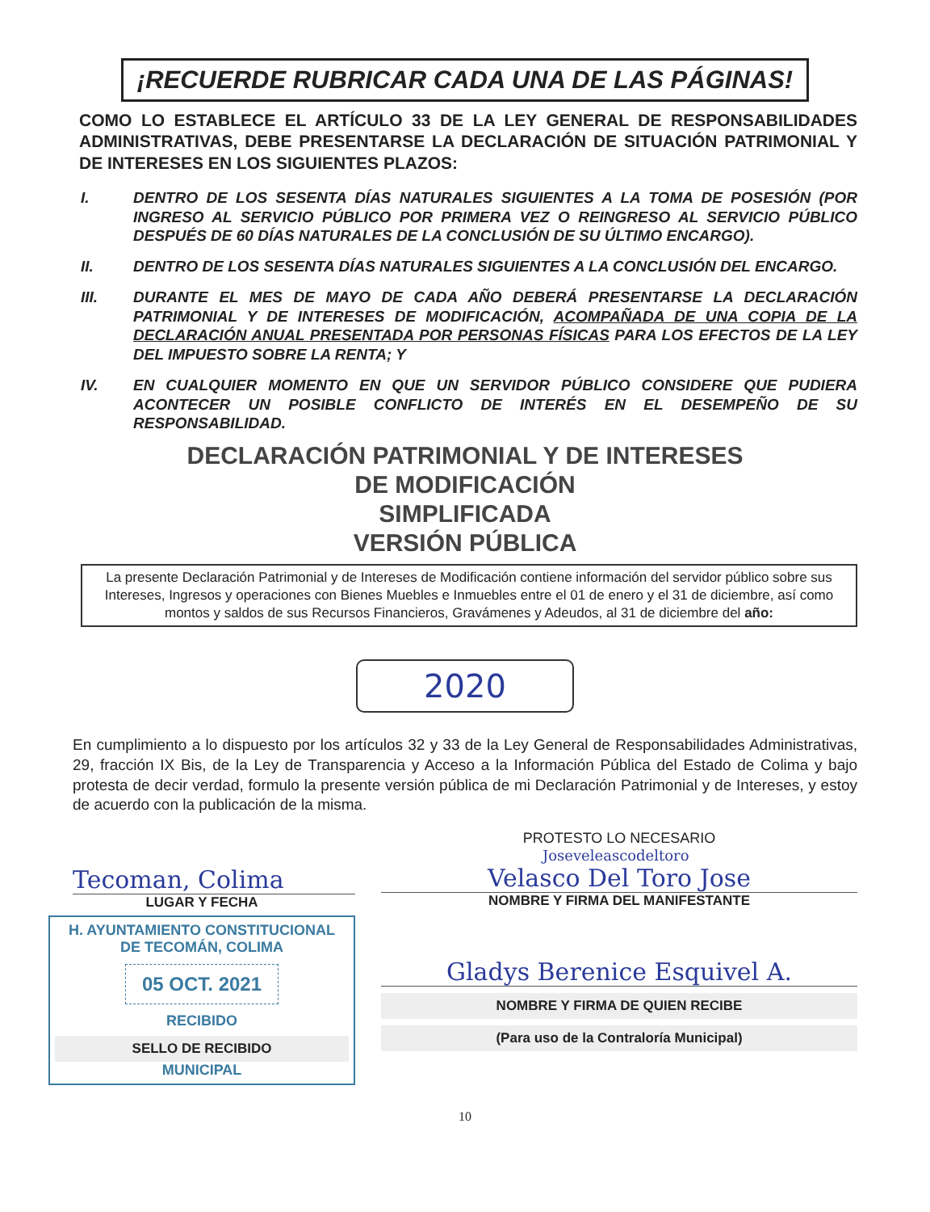¡RECUERDE RUBRICAR CADA UNA DE LAS PÁGINAS!
COMO LO ESTABLECE EL ARTÍCULO 33 DE LA LEY GENERAL DE RESPONSABILIDADES ADMINISTRATIVAS, DEBE PRESENTARSE LA DECLARACIÓN DE SITUACIÓN PATRIMONIAL Y DE INTERESES EN LOS SIGUIENTES PLAZOS:
I. DENTRO DE LOS SESENTA DÍAS NATURALES SIGUIENTES A LA TOMA DE POSESIÓN (POR INGRESO AL SERVICIO PÚBLICO POR PRIMERA VEZ O REINGRESO AL SERVICIO PÚBLICO DESPUÉS DE 60 DÍAS NATURALES DE LA CONCLUSIÓN DE SU ÚLTIMO ENCARGO).
II. DENTRO DE LOS SESENTA DÍAS NATURALES SIGUIENTES A LA CONCLUSIÓN DEL ENCARGO.
III. DURANTE EL MES DE MAYO DE CADA AÑO DEBERÁ PRESENTARSE LA DECLARACIÓN PATRIMONIAL Y DE INTERESES DE MODIFICACIÓN, ACOMPAÑADA DE UNA COPIA DE LA DECLARACIÓN ANUAL PRESENTADA POR PERSONAS FÍSICAS PARA LOS EFECTOS DE LA LEY DEL IMPUESTO SOBRE LA RENTA; Y
IV. EN CUALQUIER MOMENTO EN QUE UN SERVIDOR PÚBLICO CONSIDERE QUE PUDIERA ACONTECER UN POSIBLE CONFLICTO DE INTERÉS EN EL DESEMPEÑO DE SU RESPONSABILIDAD.
DECLARACIÓN PATRIMONIAL Y DE INTERESES
DE MODIFICACIÓN
SIMPLIFICADA
VERSIÓN PÚBLICA
La presente Declaración Patrimonial y de Intereses de Modificación contiene información del servidor público sobre sus Intereses, Ingresos y operaciones con Bienes Muebles e Inmuebles entre el 01 de enero y el 31 de diciembre, así como montos y saldos de sus Recursos Financieros, Gravámenes y Adeudos, al 31 de diciembre del año:
2020
En cumplimiento a lo dispuesto por los artículos 32 y 33 de la Ley General de Responsabilidades Administrativas, 29, fracción IX Bis, de la Ley de Transparencia y Acceso a la Información Pública del Estado de Colima y bajo protesta de decir verdad, formulo la presente versión pública de mi Declaración Patrimonial y de Intereses, y estoy de acuerdo con la publicación de la misma.
Tecoman, Colima
LUGAR Y FECHA
H. AYUNTAMIENTO CONSTITUCIONAL
DE TECOMÁN, COLIMA
05 OCT. 2021
RECIBIDO
SELLO DE RECIBIDO
MUNICIPAL
PROTESTO LO NECESARIO
Joseveleascodeltoro
Velasco Del Toro Jose
NOMBRE Y FIRMA DEL MANIFESTANTE
Gladys Berenice Esquivel A.
NOMBRE Y FIRMA DE QUIEN RECIBE
(Para uso de la Contraloría Municipal)
10